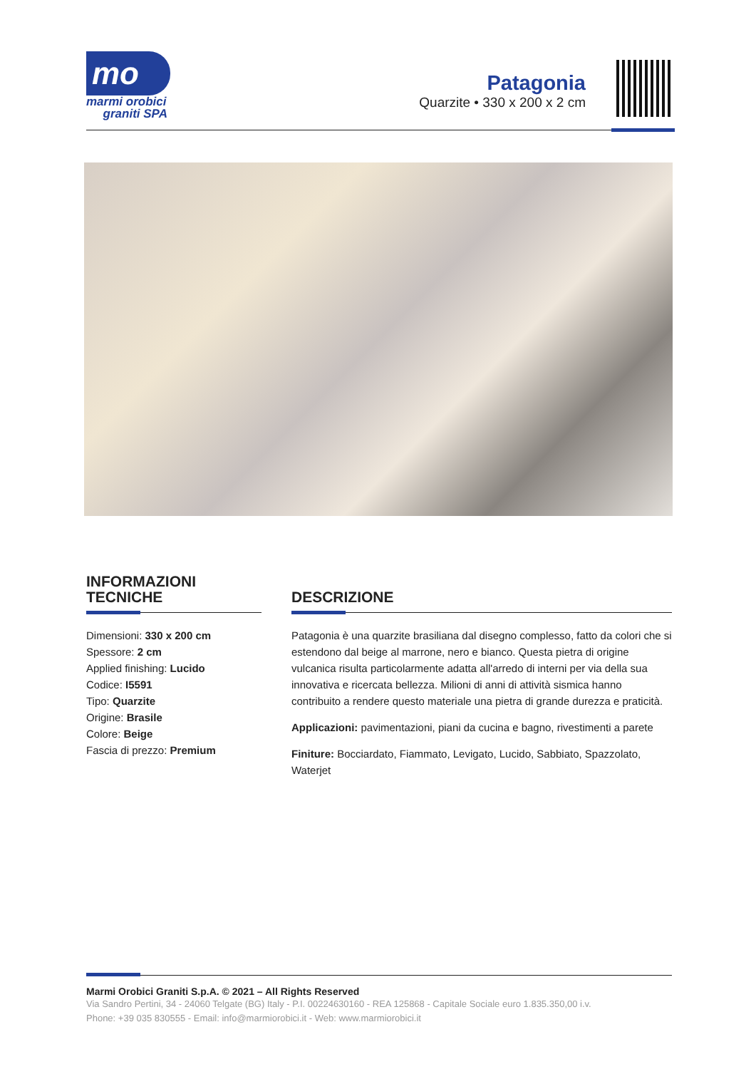mo
marmi orobici
graniti SPA
Patagonia
Quarzite • 330 x 200 x 2 cm
INFORMAZIONI
TECNICHE
Dimensioni: 330 x 200 cm
Spessore: 2 cm
Applied finishing: Lucido
Codice: I5591
Tipo: Quarzite
Origine: Brasile
Colore: Beige
Fascia di prezzo: Premium
DESCRIZIONE
Patagonia è una quarzite brasiliana dal disegno complesso, fatto da colori che si estendono dal beige al marrone, nero e bianco. Questa pietra di origine vulcanica risulta particolarmente adatta all'arredo di interni per via della sua innovativa e ricercata bellezza. Milioni di anni di attività sismica hanno contribuito a rendere questo materiale una pietra di grande durezza e praticità.
Applicazioni: pavimentazioni, piani da cucina e bagno, rivestimenti a parete
Finiture: Bocciardato, Fiammato, Levigato, Lucido, Sabbiato, Spazzolato, Waterjet
Marmi Orobici Graniti S.p.A. © 2021 – All Rights Reserved
Via Sandro Pertini, 34 - 24060 Telgate (BG) Italy - P.I. 00224630160 - REA 125868 - Capitale Sociale euro 1.835.350,00 i.v.
Phone: +39 035 830555 - Email: info@marmiorobici.it - Web: www.marmiorobici.it